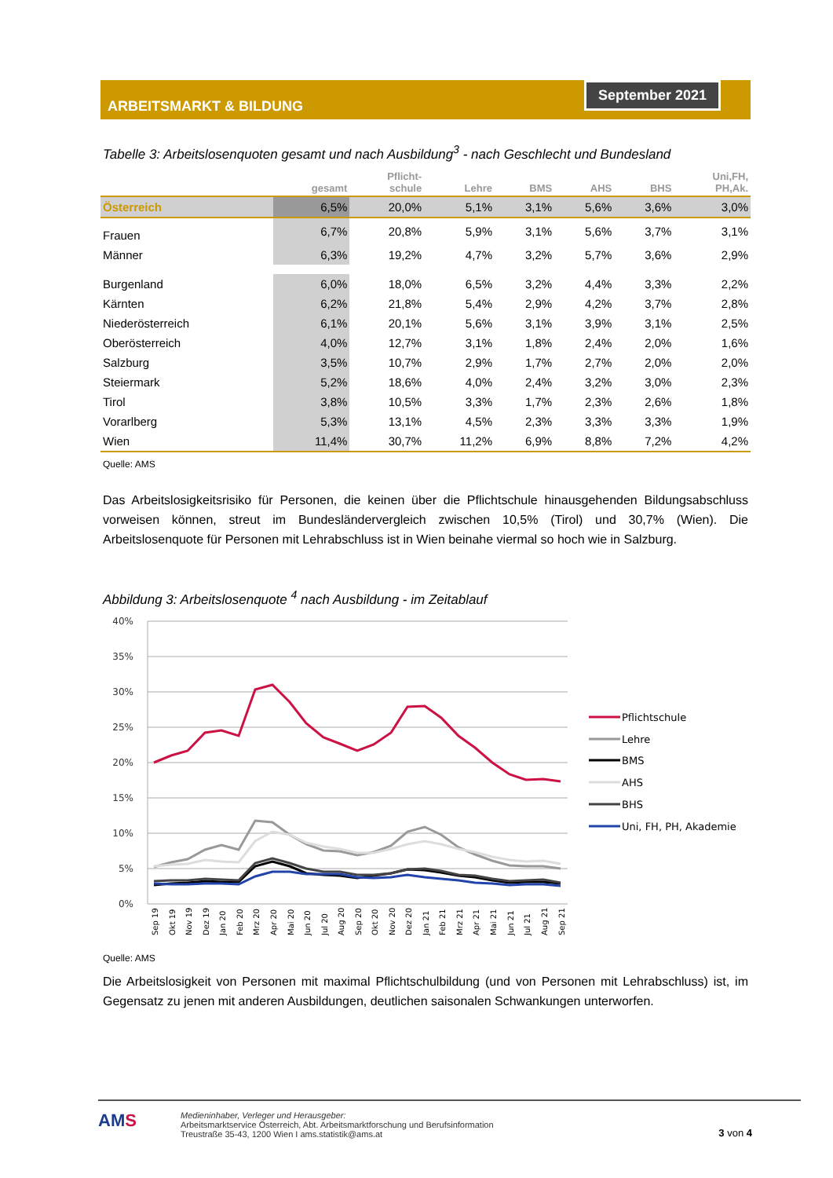ARBEITSMARKT & BILDUNG
September 2021
Tabelle 3: Arbeitslosenquoten gesamt und nach Ausbildung<sup>3</sup> - nach Geschlecht und Bundesland
| | gesamt | Pflicht- schule | Lehre | BMS | AHS | BHS | Uni,FH, PH,Ak. |
| --- | --- | --- | --- | --- | --- | --- | --- |
| Österreich | 6,5% | 20,0% | 5,1% | 3,1% | 5,6% | 3,6% | 3,0% |
| Frauen | 6,7% | 20,8% | 5,9% | 3,1% | 5,6% | 3,7% | 3,1% |
| Männer | 6,3% | 19,2% | 4,7% | 3,2% | 5,7% | 3,6% | 2,9% |
| Burgenland | 6,0% | 18,0% | 6,5% | 3,2% | 4,4% | 3,3% | 2,2% |
| Kärnten | 6,2% | 21,8% | 5,4% | 2,9% | 4,2% | 3,7% | 2,8% |
| Niederösterreich | 6,1% | 20,1% | 5,6% | 3,1% | 3,9% | 3,1% | 2,5% |
| Oberösterreich | 4,0% | 12,7% | 3,1% | 1,8% | 2,4% | 2,0% | 1,6% |
| Salzburg | 3,5% | 10,7% | 2,9% | 1,7% | 2,7% | 2,0% | 2,0% |
| Steiermark | 5,2% | 18,6% | 4,0% | 2,4% | 3,2% | 3,0% | 2,3% |
| Tirol | 3,8% | 10,5% | 3,3% | 1,7% | 2,3% | 2,6% | 1,8% |
| Vorarlberg | 5,3% | 13,1% | 4,5% | 2,3% | 3,3% | 3,3% | 1,9% |
| Wien | 11,4% | 30,7% | 11,2% | 6,9% | 8,8% | 7,2% | 4,2% |
Quelle: AMS
Das Arbeitslosigkeitsrisiko für Personen, die keinen über die Pflichtschule hinausgehenden Bildungsabschluss vorweisen können, streut im Bundesländervergleich zwischen 10,5% (Tirol) und 30,7% (Wien). Die Arbeitslosenquote für Personen mit Lehrabschluss ist in Wien beinahe viermal so hoch wie in Salzburg.
Abbildung 3: Arbeitslosenquote <sup>4</sup> nach Ausbildung - im Zeitablauf
40%
35%
30%
25%
20%
15%
10%
5%
0%
Sep 19
Okt 19
Nov 19
Dez 19
Jan 20
Feb 20
Mrz 20
Apr 20
Mai 20
Jun 20
Jul 20
Aug 20
Sep 20
Okt 20
Nov 20
Dez 20
Jan 21
Feb 21
Mrz 21
Apr 21
Mai 21
Jun 21
Jul 21
Aug 21
Sep 21
Pflichtschule
Lehre
BMS
AHS
BHS
Uni, FH, PH, Akademie
Quelle: AMS
Die Arbeitslosigkeit von Personen mit maximal Pflichtschulbildung (und von Personen mit Lehrabschluss) ist, im Gegensatz zu jenen mit anderen Ausbildungen, deutlichen saisonalen Schwankungen unterworfen.
AMS
Medieninhaber, Verleger und Herausgeber:
Arbeitsmarktservice Österreich, Abt. Arbeitsmarktforschung und Berufsinformation
Treustraße 35-43, 1200 Wien I ams.statistik@ams.at
3 von 4